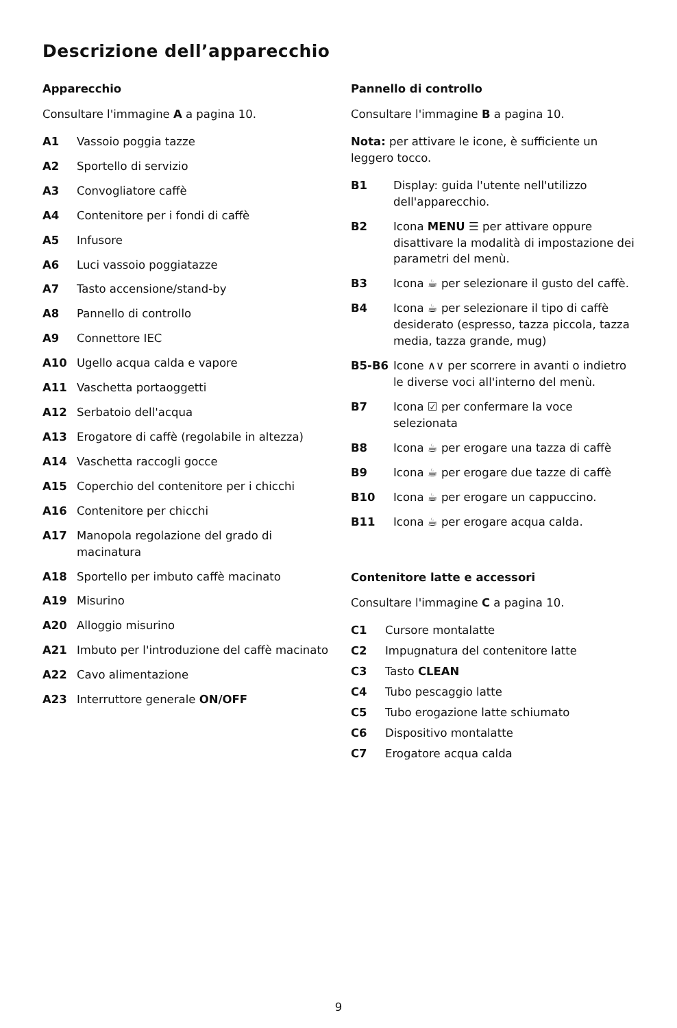Descrizione dell’apparecchio
Apparecchio
Consultare l'immagine A a pagina 10.
A1 Vassoio poggia tazze
A2 Sportello di servizio
A3 Convogliatore caffè
A4 Contenitore per i fondi di caffè
A5 Infusore
A6 Luci vassoio poggiatazze
A7 Tasto accensione/stand-by
A8 Pannello di controllo
A9 Connettore IEC
A10 Ugello acqua calda e vapore
A11 Vaschetta portaoggetti
A12 Serbatoio dell'acqua
A13 Erogatore di caffè (regolabile in altezza)
A14 Vaschetta raccogli gocce
A15 Coperchio del contenitore per i chicchi
A16 Contenitore per chicchi
A17 Manopola regolazione del grado di macinatura
A18 Sportello per imbuto caffè macinato
A19 Misurino
A20 Alloggio misurino
A21 Imbuto per l'introduzione del caffè macinato
A22 Cavo alimentazione
A23 Interruttore generale ON/OFF
Pannello di controllo
Consultare l'immagine B a pagina 10.
Nota: per attivare le icone, è sufficiente un leggero tocco.
B1 Display: guida l'utente nell'utilizzo dell'apparecchio.
B2 Icona MENU ☰ per attivare oppure disattivare la modalità di impostazione dei parametri del menù.
B3 Icona ☕ per selezionare il gusto del caffè.
B4 Icona ☕ per selezionare il tipo di caffè desiderato (espresso, tazza piccola, tazza media, tazza grande, mug)
B5-B6 Icone ∧∨ per scorrere in avanti o indietro le diverse voci all'interno del menù.
B7 Icona ☑ per confermare la voce selezionata
B8 Icona ☕ per erogare una tazza di caffè
B9 Icona ☕ per erogare due tazze di caffè
B10 Icona ☕ per erogare un cappuccino.
B11 Icona ☕ per erogare acqua calda.
Contenitore latte e accessori
Consultare l'immagine C a pagina 10.
C1 Cursore montalatte
C2 Impugnatura del contenitore latte
C3 Tasto CLEAN
C4 Tubo pescaggio latte
C5 Tubo erogazione latte schiumato
C6 Dispositivo montalatte
C7 Erogatore acqua calda
9